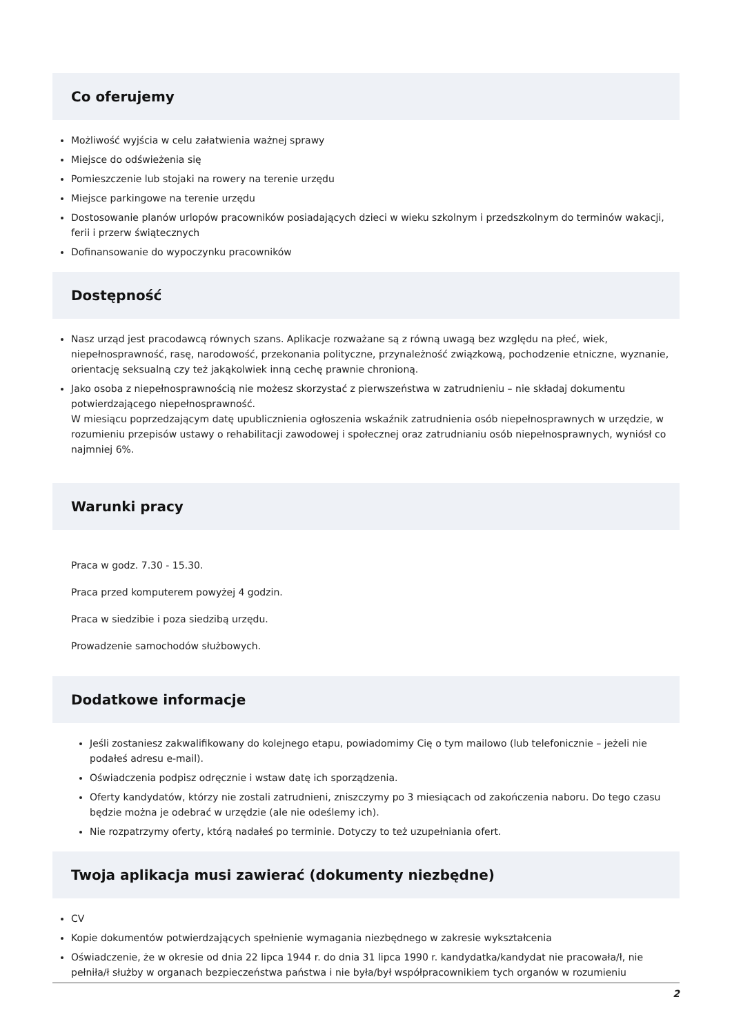Co oferujemy
Możliwość wyjścia w celu załatwienia ważnej sprawy
Miejsce do odświeżenia się
Pomieszczenie lub stojaki na rowery na terenie urzędu
Miejsce parkingowe na terenie urzędu
Dostosowanie planów urlopów pracowników posiadających dzieci w wieku szkolnym i przedszkolnym do terminów wakacji, ferii i przerw świątecznych
Dofinansowanie do wypoczynku pracowników
Dostępność
Nasz urząd jest pracodawcą równych szans. Aplikacje rozważane są z równą uwagą bez względu na płeć, wiek, niepełnosprawność, rasę, narodowość, przekonania polityczne, przynależność związkową, pochodzenie etniczne, wyznanie, orientację seksualną czy też jakąkolwiek inną cechę prawnie chronioną.
Jako osoba z niepełnosprawnością nie możesz skorzystać z pierwszeństwa w zatrudnieniu – nie składaj dokumentu potwierdzającego niepełnosprawność.
W miesiącu poprzedzającym datę upublicznienia ogłoszenia wskaźnik zatrudnienia osób niepełnosprawnych w urzędzie, w rozumieniu przepisów ustawy o rehabilitacji zawodowej i społecznej oraz zatrudnianiu osób niepełnosprawnych, wyniósł co najmniej 6%.
Warunki pracy
Praca w godz. 7.30 - 15.30.
Praca przed komputerem powyżej 4 godzin.
Praca w siedzibie i poza siedzibą urzędu.
Prowadzenie samochodów służbowych.
Dodatkowe informacje
Jeśli zostaniesz zakwalifikowany do kolejnego etapu, powiadomimy Cię o tym mailowo (lub telefonicznie – jeżeli nie podałeś adresu e-mail).
Oświadczenia podpisz odręcznie i wstaw datę ich sporządzenia.
Oferty kandydatów, którzy nie zostali zatrudnieni, zniszczymy po 3 miesiącach od zakończenia naboru. Do tego czasu będzie można je odebrać w urzędzie (ale nie odeślemy ich).
Nie rozpatrzymy oferty, którą nadałeś po terminie. Dotyczy to też uzupełniania ofert.
Twoja aplikacja musi zawierać (dokumenty niezbędne)
CV
Kopie dokumentów potwierdzających spełnienie wymagania niezbędnego w zakresie wykształcenia
Oświadczenie, że w okresie od dnia 22 lipca 1944 r. do dnia 31 lipca 1990 r. kandydatka/kandydat nie pracowała/ł, nie pełniła/ł służby w organach bezpieczeństwa państwa i nie była/był współpracownikiem tych organów w rozumieniu
2